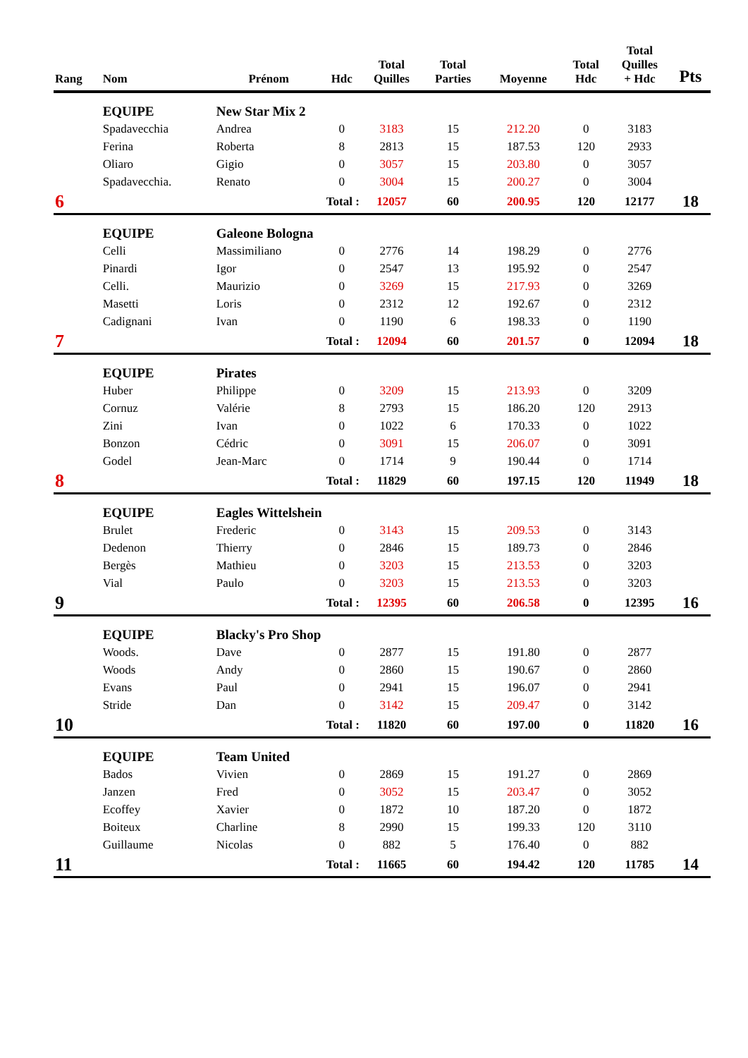| Rang | Nom | Prénom | Hdc | Total Quilles | Total Parties | Moyenne | Total Hdc | Total Quilles + Hdc | Pts |
| --- | --- | --- | --- | --- | --- | --- | --- | --- | --- |
| | EQUIPE | New Star Mix 2 | | | | | | | |
| | Spadavecchia | Andrea | 0 | 3183 | 15 | 212.20 | 0 | 3183 | |
| | Ferina | Roberta | 8 | 2813 | 15 | 187.53 | 120 | 2933 | |
| | Oliaro | Gigio | 0 | 3057 | 15 | 203.80 | 0 | 3057 | |
| | Spadavecchia. | Renato | 0 | 3004 | 15 | 200.27 | 0 | 3004 | |
| 6 | | Total : | | 12057 | 60 | 200.95 | 120 | 12177 | 18 |
| | EQUIPE | Galeone Bologna | | | | | | | |
| | Celli | Massimiliano | 0 | 2776 | 14 | 198.29 | 0 | 2776 | |
| | Pinardi | Igor | 0 | 2547 | 13 | 195.92 | 0 | 2547 | |
| | Celli. | Maurizio | 0 | 3269 | 15 | 217.93 | 0 | 3269 | |
| | Masetti | Loris | 0 | 2312 | 12 | 192.67 | 0 | 2312 | |
| | Cadignani | Ivan | 0 | 1190 | 6 | 198.33 | 0 | 1190 | |
| 7 | | Total : | | 12094 | 60 | 201.57 | 0 | 12094 | 18 |
| | EQUIPE | Pirates | | | | | | | |
| | Huber | Philippe | 0 | 3209 | 15 | 213.93 | 0 | 3209 | |
| | Cornuz | Valérie | 8 | 2793 | 15 | 186.20 | 120 | 2913 | |
| | Zini | Ivan | 0 | 1022 | 6 | 170.33 | 0 | 1022 | |
| | Bonzon | Cédric | 0 | 3091 | 15 | 206.07 | 0 | 3091 | |
| | Godel | Jean-Marc | 0 | 1714 | 9 | 190.44 | 0 | 1714 | |
| 8 | | Total : | | 11829 | 60 | 197.15 | 120 | 11949 | 18 |
| | EQUIPE | Eagles Wittelshein | | | | | | | |
| | Brulet | Frederic | 0 | 3143 | 15 | 209.53 | 0 | 3143 | |
| | Dedenon | Thierry | 0 | 2846 | 15 | 189.73 | 0 | 2846 | |
| | Bergès | Mathieu | 0 | 3203 | 15 | 213.53 | 0 | 3203 | |
| | Vial | Paulo | 0 | 3203 | 15 | 213.53 | 0 | 3203 | |
| 9 | | Total : | | 12395 | 60 | 206.58 | 0 | 12395 | 16 |
| | EQUIPE | Blacky's Pro Shop | | | | | | | |
| | Woods. | Dave | 0 | 2877 | 15 | 191.80 | 0 | 2877 | |
| | Woods | Andy | 0 | 2860 | 15 | 190.67 | 0 | 2860 | |
| | Evans | Paul | 0 | 2941 | 15 | 196.07 | 0 | 2941 | |
| | Stride | Dan | 0 | 3142 | 15 | 209.47 | 0 | 3142 | |
| 10 | | Total : | | 11820 | 60 | 197.00 | 0 | 11820 | 16 |
| | EQUIPE | Team United | | | | | | | |
| | Bados | Vivien | 0 | 2869 | 15 | 191.27 | 0 | 2869 | |
| | Janzen | Fred | 0 | 3052 | 15 | 203.47 | 0 | 3052 | |
| | Ecoffey | Xavier | 0 | 1872 | 10 | 187.20 | 0 | 1872 | |
| | Boiteux | Charline | 8 | 2990 | 15 | 199.33 | 120 | 3110 | |
| | Guillaume | Nicolas | 0 | 882 | 5 | 176.40 | 0 | 882 | |
| 11 | | Total : | | 11665 | 60 | 194.42 | 120 | 11785 | 14 |